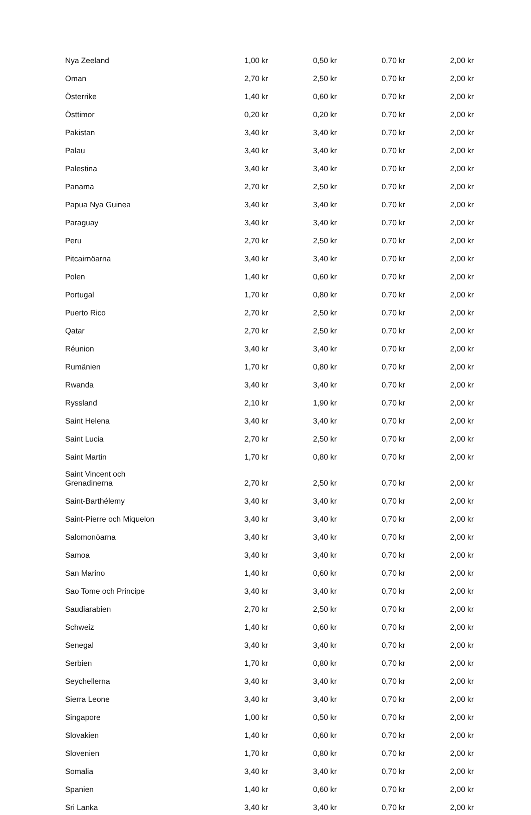| Nya Zeeland | 1,00 kr | 0,50 kr | 0,70 kr | 2,00 kr |
| Oman | 2,70 kr | 2,50 kr | 0,70 kr | 2,00 kr |
| Österrike | 1,40 kr | 0,60 kr | 0,70 kr | 2,00 kr |
| Östtimor | 0,20 kr | 0,20 kr | 0,70 kr | 2,00 kr |
| Pakistan | 3,40 kr | 3,40 kr | 0,70 kr | 2,00 kr |
| Palau | 3,40 kr | 3,40 kr | 0,70 kr | 2,00 kr |
| Palestina | 3,40 kr | 3,40 kr | 0,70 kr | 2,00 kr |
| Panama | 2,70 kr | 2,50 kr | 0,70 kr | 2,00 kr |
| Papua Nya Guinea | 3,40 kr | 3,40 kr | 0,70 kr | 2,00 kr |
| Paraguay | 3,40 kr | 3,40 kr | 0,70 kr | 2,00 kr |
| Peru | 2,70 kr | 2,50 kr | 0,70 kr | 2,00 kr |
| Pitcairnöarna | 3,40 kr | 3,40 kr | 0,70 kr | 2,00 kr |
| Polen | 1,40 kr | 0,60 kr | 0,70 kr | 2,00 kr |
| Portugal | 1,70 kr | 0,80 kr | 0,70 kr | 2,00 kr |
| Puerto Rico | 2,70 kr | 2,50 kr | 0,70 kr | 2,00 kr |
| Qatar | 2,70 kr | 2,50 kr | 0,70 kr | 2,00 kr |
| Réunion | 3,40 kr | 3,40 kr | 0,70 kr | 2,00 kr |
| Rumänien | 1,70 kr | 0,80 kr | 0,70 kr | 2,00 kr |
| Rwanda | 3,40 kr | 3,40 kr | 0,70 kr | 2,00 kr |
| Ryssland | 2,10 kr | 1,90 kr | 0,70 kr | 2,00 kr |
| Saint Helena | 3,40 kr | 3,40 kr | 0,70 kr | 2,00 kr |
| Saint Lucia | 2,70 kr | 2,50 kr | 0,70 kr | 2,00 kr |
| Saint Martin | 1,70 kr | 0,80 kr | 0,70 kr | 2,00 kr |
| Saint Vincent och Grenadinerna | 2,70 kr | 2,50 kr | 0,70 kr | 2,00 kr |
| Saint-Barthélemy | 3,40 kr | 3,40 kr | 0,70 kr | 2,00 kr |
| Saint-Pierre och Miquelon | 3,40 kr | 3,40 kr | 0,70 kr | 2,00 kr |
| Salomonöarna | 3,40 kr | 3,40 kr | 0,70 kr | 2,00 kr |
| Samoa | 3,40 kr | 3,40 kr | 0,70 kr | 2,00 kr |
| San Marino | 1,40 kr | 0,60 kr | 0,70 kr | 2,00 kr |
| Sao Tome och Principe | 3,40 kr | 3,40 kr | 0,70 kr | 2,00 kr |
| Saudiarabien | 2,70 kr | 2,50 kr | 0,70 kr | 2,00 kr |
| Schweiz | 1,40 kr | 0,60 kr | 0,70 kr | 2,00 kr |
| Senegal | 3,40 kr | 3,40 kr | 0,70 kr | 2,00 kr |
| Serbien | 1,70 kr | 0,80 kr | 0,70 kr | 2,00 kr |
| Seychellerna | 3,40 kr | 3,40 kr | 0,70 kr | 2,00 kr |
| Sierra Leone | 3,40 kr | 3,40 kr | 0,70 kr | 2,00 kr |
| Singapore | 1,00 kr | 0,50 kr | 0,70 kr | 2,00 kr |
| Slovakien | 1,40 kr | 0,60 kr | 0,70 kr | 2,00 kr |
| Slovenien | 1,70 kr | 0,80 kr | 0,70 kr | 2,00 kr |
| Somalia | 3,40 kr | 3,40 kr | 0,70 kr | 2,00 kr |
| Spanien | 1,40 kr | 0,60 kr | 0,70 kr | 2,00 kr |
| Sri Lanka | 3,40 kr | 3,40 kr | 0,70 kr | 2,00 kr |